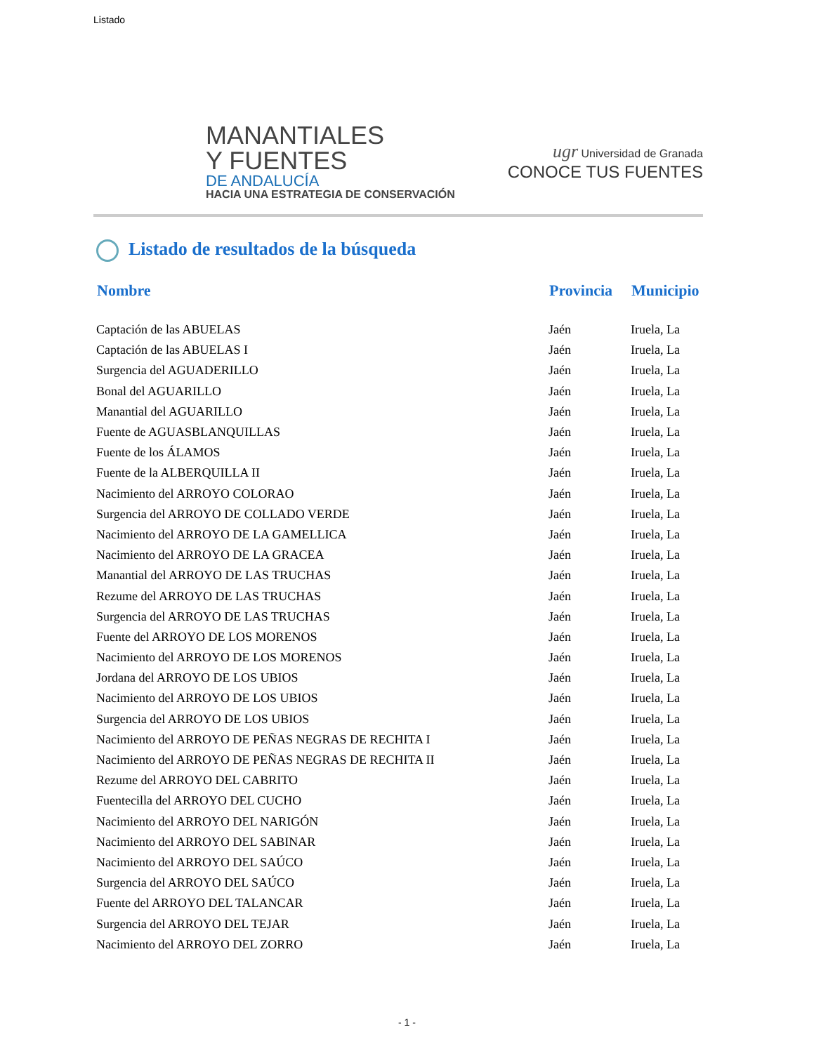Listado
MANANTIALES
Y FUENTES
DE ANDALUCÍA
HACIA UNA ESTRATEGIA DE CONSERVACIÓN
ugr Universidad de Granada
CONOCE TUS FUENTES
Listado de resultados de la búsqueda
| Nombre | Provincia | Municipio |
| --- | --- | --- |
| Captación de las ABUELAS | Jaén | Iruela, La |
| Captación de las ABUELAS I | Jaén | Iruela, La |
| Surgencia del AGUADERILLO | Jaén | Iruela, La |
| Bonal del AGUARILLO | Jaén | Iruela, La |
| Manantial del AGUARILLO | Jaén | Iruela, La |
| Fuente de AGUASBLANQUILLAS | Jaén | Iruela, La |
| Fuente de los ÁLAMOS | Jaén | Iruela, La |
| Fuente de la ALBERQUILLA II | Jaén | Iruela, La |
| Nacimiento del ARROYO COLORAO | Jaén | Iruela, La |
| Surgencia del ARROYO DE COLLADO VERDE | Jaén | Iruela, La |
| Nacimiento del ARROYO DE LA GAMELLICA | Jaén | Iruela, La |
| Nacimiento del ARROYO DE LA GRACEA | Jaén | Iruela, La |
| Manantial del ARROYO DE LAS TRUCHAS | Jaén | Iruela, La |
| Rezume del ARROYO DE LAS TRUCHAS | Jaén | Iruela, La |
| Surgencia del ARROYO DE LAS TRUCHAS | Jaén | Iruela, La |
| Fuente del ARROYO DE LOS MORENOS | Jaén | Iruela, La |
| Nacimiento del ARROYO DE LOS MORENOS | Jaén | Iruela, La |
| Jordana del ARROYO DE LOS UBIOS | Jaén | Iruela, La |
| Nacimiento del ARROYO DE LOS UBIOS | Jaén | Iruela, La |
| Surgencia del ARROYO DE LOS UBIOS | Jaén | Iruela, La |
| Nacimiento del ARROYO DE PEÑAS NEGRAS DE RECHITA I | Jaén | Iruela, La |
| Nacimiento del ARROYO DE PEÑAS NEGRAS DE RECHITA II | Jaén | Iruela, La |
| Rezume del ARROYO DEL CABRITO | Jaén | Iruela, La |
| Fuentecilla del ARROYO DEL CUCHO | Jaén | Iruela, La |
| Nacimiento del ARROYO DEL NARIGÓN | Jaén | Iruela, La |
| Nacimiento del ARROYO DEL SABINAR | Jaén | Iruela, La |
| Nacimiento del ARROYO DEL SAÚCO | Jaén | Iruela, La |
| Surgencia del ARROYO DEL SAÚCO | Jaén | Iruela, La |
| Fuente del ARROYO DEL TALANCAR | Jaén | Iruela, La |
| Surgencia del ARROYO DEL TEJAR | Jaén | Iruela, La |
| Nacimiento del ARROYO DEL ZORRO | Jaén | Iruela, La |
- 1 -